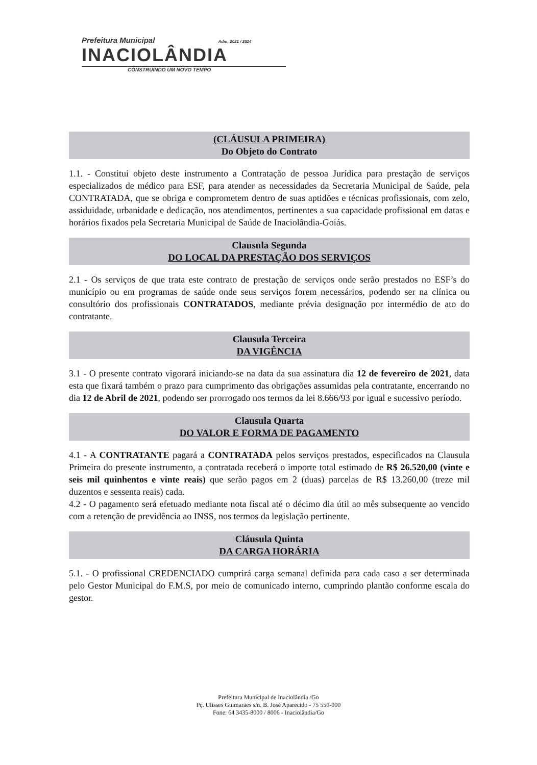Prefeitura Municipal Adm: 2021 / 2024
INACIOLÂNDIA
CONSTRUINDO UM NOVO TEMPO
(CLÁUSULA PRIMEIRA)
Do Objeto do Contrato
1.1. - Constitui objeto deste instrumento a Contratação de pessoa Jurídica para prestação de serviços especializados de médico para ESF, para atender as necessidades da Secretaria Municipal de Saúde, pela CONTRATADA, que se obriga e comprometem dentro de suas aptidões e técnicas profissionais, com zelo, assiduidade, urbanidade e dedicação, nos atendimentos, pertinentes a sua capacidade profissional em datas e horários fixados pela Secretaria Municipal de Saúde de Inaciolândia-Goiás.
Clausula Segunda
DO LOCAL DA PRESTAÇÃO DOS SERVIÇOS
2.1 - Os serviços de que trata este contrato de prestação de serviços onde serão prestados no ESF’s do município ou em programas de saúde onde seus serviços forem necessários, podendo ser na clínica ou consultório dos profissionais CONTRATADOS, mediante prévia designação por intermédio de ato do contratante.
Clausula Terceira
DA VIGÊNCIA
3.1 - O presente contrato vigorará iniciando-se na data da sua assinatura dia 12 de fevereiro de 2021, data esta que fixará também o prazo para cumprimento das obrigações assumidas pela contratante, encerrando no dia 12 de Abril de 2021, podendo ser prorrogado nos termos da lei 8.666/93 por igual e sucessivo período.
Clausula Quarta
DO VALOR E FORMA DE PAGAMENTO
4.1 - A CONTRATANTE pagará a CONTRATADA pelos serviços prestados, especificados na Clausula Primeira do presente instrumento, a contratada receberá o importe total estimado de R$ 26.520,00 (vinte e seis mil quinhentos e vinte reais) que serão pagos em 2 (duas) parcelas de R$ 13.260,00 (treze mil duzentos e sessenta reais) cada.
4.2 - O pagamento será efetuado mediante nota fiscal até o décimo dia útil ao mês subsequente ao vencido com a retenção de previdência ao INSS, nos termos da legislação pertinente.
Cláusula Quinta
DA CARGA HORÁRIA
5.1. - O profissional CREDENCIADO cumprirá carga semanal definida para cada caso a ser determinada pelo Gestor Municipal do F.M.S, por meio de comunicado interno, cumprindo plantão conforme escala do gestor.
Prefeitura Municipal de Inaciolândia /Go
Pç. Ulisses Guimarães s/n. B. José Aparecido - 75 550-000
Fone: 64 3435-8000 / 8006 - Inaciolândia/Go